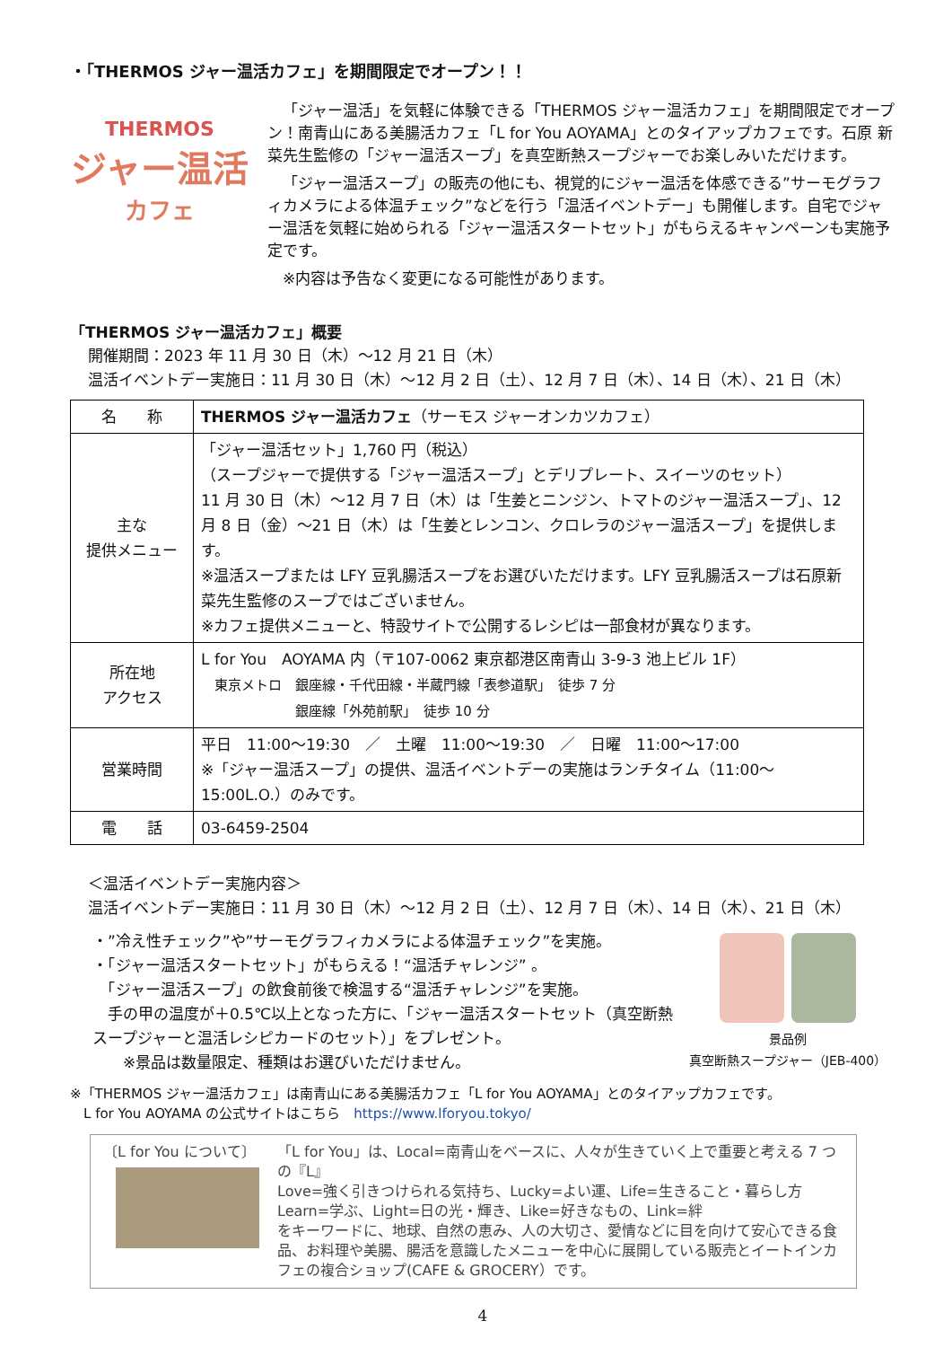・「THERMOS ジャー温活カフェ」を期間限定でオープン！！
THERMOS
ジャー温活
カフェ
「ジャー温活」を気軽に体験できる「THERMOS ジャー温活カフェ」を期間限定でオープン！南青山にある美腸活カフェ「L for You AOYAMA」とのタイアップカフェです。石原 新菜先生監修の「ジャー温活スープ」を真空断熱スープジャーでお楽しみいただけます。
「ジャー温活スープ」の販売の他にも、視覚的にジャー温活を体感できる”サーモグラフィカメラによる体温チェック”などを行う「温活イベントデー」も開催します。自宅でジャー温活を気軽に始められる「ジャー温活スタートセット」がもらえるキャンペーンも実施予定です。
※内容は予告なく変更になる可能性があります。
「THERMOS ジャー温活カフェ」概要
開催期間：2023 年 11 月 30 日（木）～12 月 21 日（木）
温活イベントデー実施日：11 月 30 日（木）～12 月 2 日（土）、12 月 7 日（木）、14 日（木）、21 日（木）
| 名 称 | THERMOS ジャー温活カフェ （サーモス ジャーオンカツカフェ） |
| 主な 提供メニュー | 「ジャー温活セット」1,760 円（税込） （スープジャーで提供する「ジャー温活スープ」とデリプレート、スイーツのセット） 11 月 30 日（木）～12 月 7 日（木）は「生姜とニンジン、トマトのジャー温活スープ」、12 月 8 日（金）～21 日（木）は「生姜とレンコン、クロレラのジャー温活スープ」を提供します。 ※温活スープまたは LFY 豆乳腸活スープをお選びいただけます。LFY 豆乳腸活スープは石原新菜先生監修のスープではございません。 ※カフェ提供メニューと、特設サイトで公開するレシピは一部食材が異なります。 |
| 所在地 アクセス | L for You AOYAMA 内（〒107-0062 東京都港区南青山 3-9-3 池上ビル 1F） 東京メトロ 銀座線・千代田線・半蔵門線「表参道駅」 徒歩 7 分 銀座線「外苑前駅」 徒歩 10 分 |
| 営業時間 | 平日 11:00～19:30 ／ 土曜 11:00～19:30 ／ 日曜 11:00～17:00 ※「ジャー温活スープ」の提供、温活イベントデーの実施はランチタイム（11:00～15:00L.O.）のみです。 |
| 電 話 | 03-6459-2504 |
＜温活イベントデー実施内容＞
温活イベントデー実施日：11 月 30 日（木）～12 月 2 日（土）、12 月 7 日（木）、14 日（木）、21 日（木）
・”冷え性チェック”や”サーモグラフィカメラによる体温チェック”を実施。
・「ジャー温活スタートセット」がもらえる！“温活チャレンジ” 。
　「ジャー温活スープ」の飲食前後で検温する“温活チャレンジ”を実施。
　手の甲の温度が＋0.5℃以上となった方に、「ジャー温活スタートセット（真空断熱スープジャーと温活レシピカードのセット）」をプレゼント。
　　※景品は数量限定、種類はお選びいただけません。
景品例
真空断熱スープジャー（JEB-400）
※「THERMOS ジャー温活カフェ」は南青山にある美腸活カフェ「L for You AOYAMA」とのタイアップカフェです。
　L for You AOYAMA の公式サイトはこちら　https://www.lforyou.tokyo/
〔L for You について〕 「L for You」は、Local=南青山をベースに、人々が生きていく上で重要と考える 7 つの『L』
Love=強く引きつけられる気持ち、Lucky=よい運、Life=生きること・暮らし方
Learn=学ぶ、Light=日の光・輝き、Like=好きなもの、Link=絆
をキーワードに、地球、自然の恵み、人の大切さ、愛情などに目を向けて安心できる食品、お料理や美腸、腸活を意識したメニューを中心に展開している販売とイートインカフェの複合ショップ(CAFE & GROCERY）です。
4